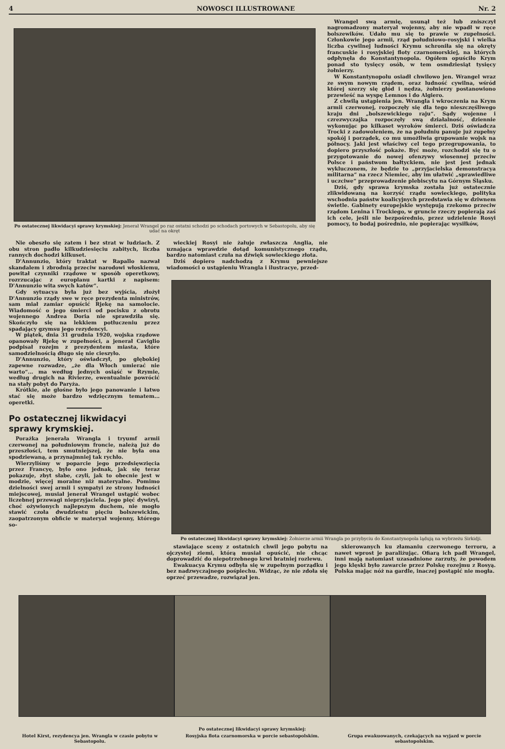4 NOWOSCI ILLUSTROWANE Nr. 2
Po ostatecznej likwidacyi sprawy krymskiej: Jenerał Wrangel po raz ostatni schodzi po schodach portowych w Sebastopolu, aby się udać na okręt
Wrangel swą armię, usunął też lub zniszczył nagromadzony materyał wojenny, aby nie wpadł w ręce bolszewików. Udało mu się to prawie w zupełności. Członkowie jego armii, rząd południowo-rosyjski i wielka liczba cywilnej ludności Krymu schroniła się na okręty francuskie i rosyjskiej floty czarnomorskiej, na których odpłynęła do Konstantynopola. Ogółem opuściło Krym ponad sto tysięcy osób, w tem osmdziesiąt tysięcy żołnierzy.
W Konstantynopolu osiadł chwilowo jen. Wrangel wraz ze swym nowym rządem, oraz ludność cywilna, wśród której szerzy się głód i nędza, żołnierzy postanowiono przewieść na wyspę Lemnos i do Algiero.
Z chwilą ustąpienia jen. Wrangla i wkroczenia na Krym armii czerwonej, rozpoczęły się dla tego nieszczęśliwego kraju dni „bolszewickiego raju“. Sądy wojenne i czrezwyczajka rozpoczęły swą działalność, dziennie wykonując po kilkaset wyroków śmierci. Dziś oświadcza Trocki z zadowoleniem, że na południu panuje już zupełny spokój i porządek, co mu umożliwia grupowanie wojsk na północy. Jaki jest właściwy cel tego przegrupowania, to dopiero przyszłość pokaże. Być może, rozchodzi się tu o przygotowanie do nowej ofenzywy wiosennej przeciw Polsce i państwom bałtyckiem, nie jest jest jednak wykluczonem, że będzie to „przyjacielska demonstracya militarna“ na rzecz Niemiec, aby im ułatwić „sprawiedliwe i uczciwe“ przeprowadzenie plebiscytu na Górnym Śląsku.
Dziś, gdy sprawa krymska została już ostatecznie zlikwidowaną na korzyść rządu sowieckiego, polityka wschodnia państw koalicyjnych przedstawia się w dziwnem świetle. Gabinety europejskie występują rzekomo przeciw rządom Lenina i Trockiego, w gruncie rzeczy popierają zaś ich cele, jeśli nie bezpośrednio, przez udzielenie Rosyi pomocy, to bodaj pośrednio, nie popierając wysiłków,
Nie obeszło się zatem i bez strat w ludziach. Z obu stron padło kilkudziesięciu zabitych, liczba rannych dochodzi kilkuset.
D'Annunzio, który traktat w Rapallo nazwał skandalem i zbrodnią przeciw narodowi włoskiemu, powitał czynniki rządowe w sposób operetkowy, rozrzucając z europlanu kartki z napisem: D'Annunzio wita swych katów“.
Gdy sytuacya była już bez wyjścia, złożył D'Annunzio rządy swe w ręce prezydenta ministrów, sam miał zamiar opuścić Rjekę na samolocie. Wiadomość o jego śmierci od pocisku z obrotu wojennego Andrea Doria nie sprawdziła się. Skończyło się na lekkiem potłuczeniu przez spadający gzymsu jego rezydencyi.
W piątek, dnia 31 grudnia 1920, wojska rządowe opanowały Rjekę w zupełności, a jenerał Caviglio podpisał rozejm z prezydentem miasta, które samodzielnością długo się nie cieszyło.
D'Annunzio, który oświadczył, po głębokiej zapewne rozwadze, „że dla Włoch umierać nie warto“... ma według jednych osiąść w Rzymie, według drugich na Rivierze, ewentualnie powrócić na stały pobyt do Paryża.
Krótkie, ale głośne było jego panowanie i łatwo stać się może bardzo wdzięcznym tematem... operetki.
Po ostatecznej likwidacyi sprawy krymskiej.
Porażka jenerała Wrangla i tryumf armii czerwonej na południowym froncie, należą już do przeszłości, tem smutniejszej, że nie była ona spodziewaną, a przynajmniej tak rychło.
Wierzyliśmy w poparcie jego przedsięwzięcia przez Francyę, było ono jednak, jak się teraz pokazuje, zbyt słabe, czyli, jak to obecnie jest w modzie, więcej moralne niż materyalne. Pomimo dzielności swej armii i sympatyi ze strony ludności miejscowej, musiał jenerał Wrangel ustąpić wobec liczebnej przewagi nieprzyjaciela. Jego pięć dywizyi, choć ożywionych najlepszym duchem, nie mogło stawić czoła dwudziestu pięciu bolszewickim, zaopatrzonym obficie w materyał wojenny, którego so-
wieckiej Rosyi nie żałuje zwłaszcza Anglia, nie uznająca wprawdzie dotąd komunistycznego rządu, bardzo natomiast czuła na dźwięk sowieckiego złota.
Dziś dopiero nadchodzą z Krymu pewniejsze wiadomości o ustąpieniu Wrangla i ilustracye, przed-
Po ostatecznej likwidacyi sprawy krymskiej: Żołnierze armii Wrangla po przybyciu do Konstantynopola lądują na wybrzeżu Sirkidji.
stawiające sceny z ostatnich chwil jego pobytu na ojczystej ziemi, którą musiał opuścić, nie chcąc doprowadzić do niepotrzebnego krwi bratniej rozlewu.
Ewakuacya Krymu odbyła się w zupełnym porządku i bez nadzwyczajnego pośpiechu. Widząc, że nie zdoła się oprzeć przewadze, rozwiązał jen.
skierowanych ku złamaniu czerwonego terroru, a nawet wprost je paraliżując. Ofiarą ich padł Wrangel, inni mają natomiast uzasadnione zarzuty, że powodem jego klęski było zawarcie przez Polskę rozejmu z Rosyą. Polska mając nóż na gardle, inaczej postąpić nie mogła.
Po ostatecznej likwidacyi sprawy krymskiej:
Hotel Kirst, rezydencya jen. Wrangla w czasie pobytu w Sebastopolu.
Rosyjska flota czarnomorska w porcie sebastopolskim.
Grupa ewakuowanych, czekających na wyjazd w porcie sebastopolskim.